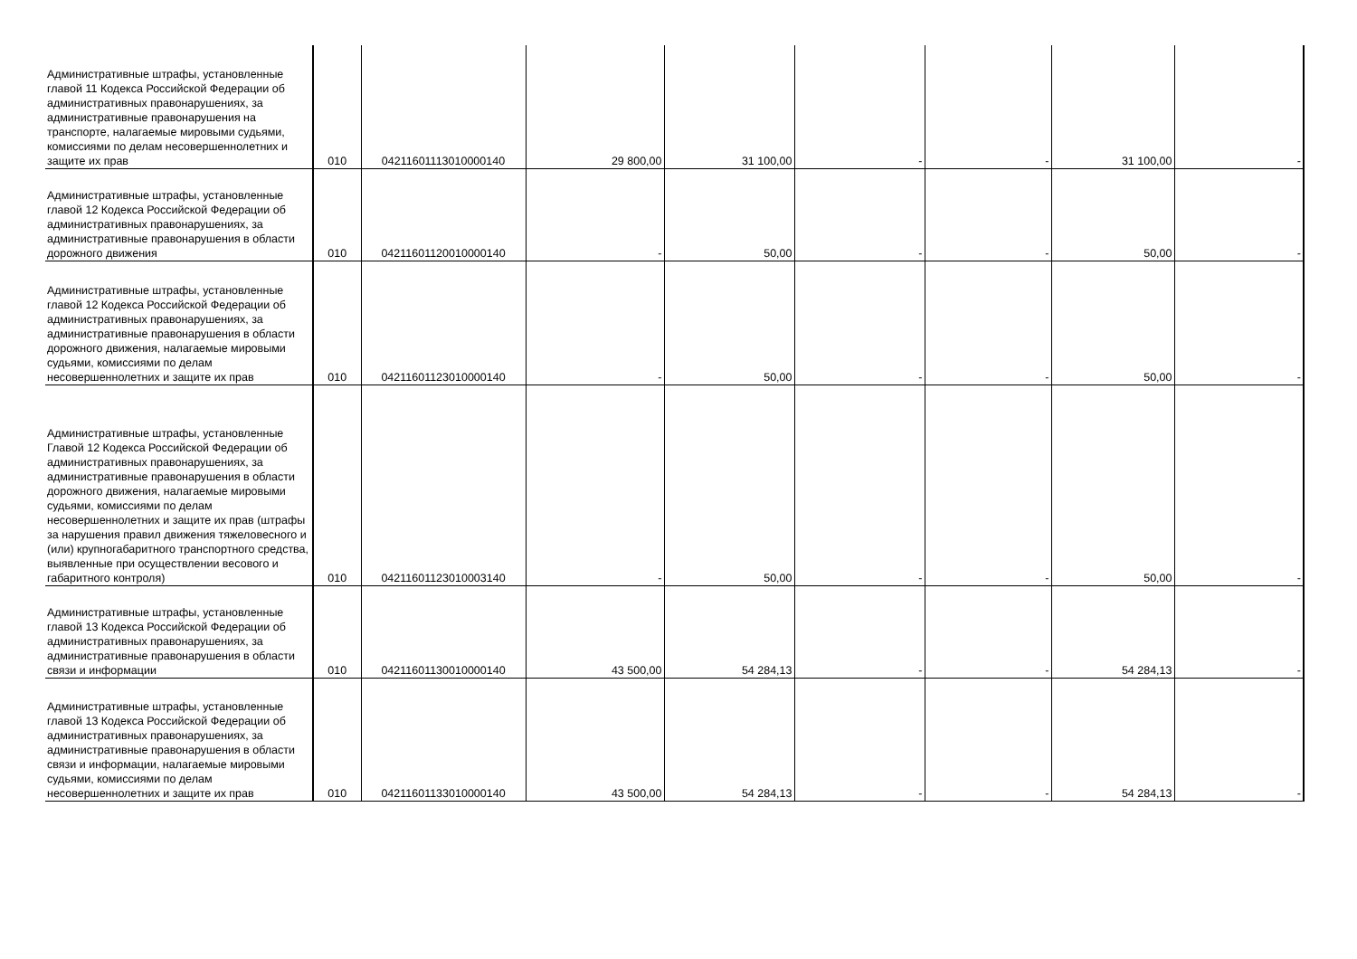| Административные штрафы, установленные главой 11 Кодекса Российской Федерации об административных правонарушениях, за административные правонарушения на транспорте, налагаемые мировыми судьями, комиссиями по делам несовершеннолетних и защите их прав | 010 | 04211601113010000140 | 29 800,00 | 31 100,00 | - | - | 31 100,00 | - |
| Административные штрафы, установленные главой 12 Кодекса Российской Федерации об административных правонарушениях, за административные правонарушения в области дорожного движения | 010 | 04211601120010000140 | - | 50,00 | - | - | 50,00 | - |
| Административные штрафы, установленные главой 12 Кодекса Российской Федерации об административных правонарушениях, за административные правонарушения в области дорожного движения, налагаемые мировыми судьями, комиссиями по делам несовершеннолетних и защите их прав | 010 | 04211601123010000140 | - | 50,00 | - | - | 50,00 | - |
| Административные штрафы, установленные Главой 12 Кодекса Российской Федерации об административных правонарушениях, за административные правонарушения в области дорожного движения, налагаемые мировыми судьями, комиссиями по делам несовершеннолетних и защите их прав (штрафы за нарушения правил движения тяжеловесного и (или) крупногабаритного транспортного средства, выявленные при осуществлении весового и габаритного контроля) | 010 | 04211601123010003140 | - | 50,00 | - | - | 50,00 | - |
| Административные штрафы, установленные главой 13 Кодекса Российской Федерации об административных правонарушениях, за административные правонарушения в области связи и информации | 010 | 04211601130010000140 | 43 500,00 | 54 284,13 | - | - | 54 284,13 | - |
| Административные штрафы, установленные главой 13 Кодекса Российской Федерации об административных правонарушениях, за административные правонарушения в области связи и информации, налагаемые мировыми судьями, комиссиями по делам несовершеннолетних и защите их прав | 010 | 04211601133010000140 | 43 500,00 | 54 284,13 | - | - | 54 284,13 | - |